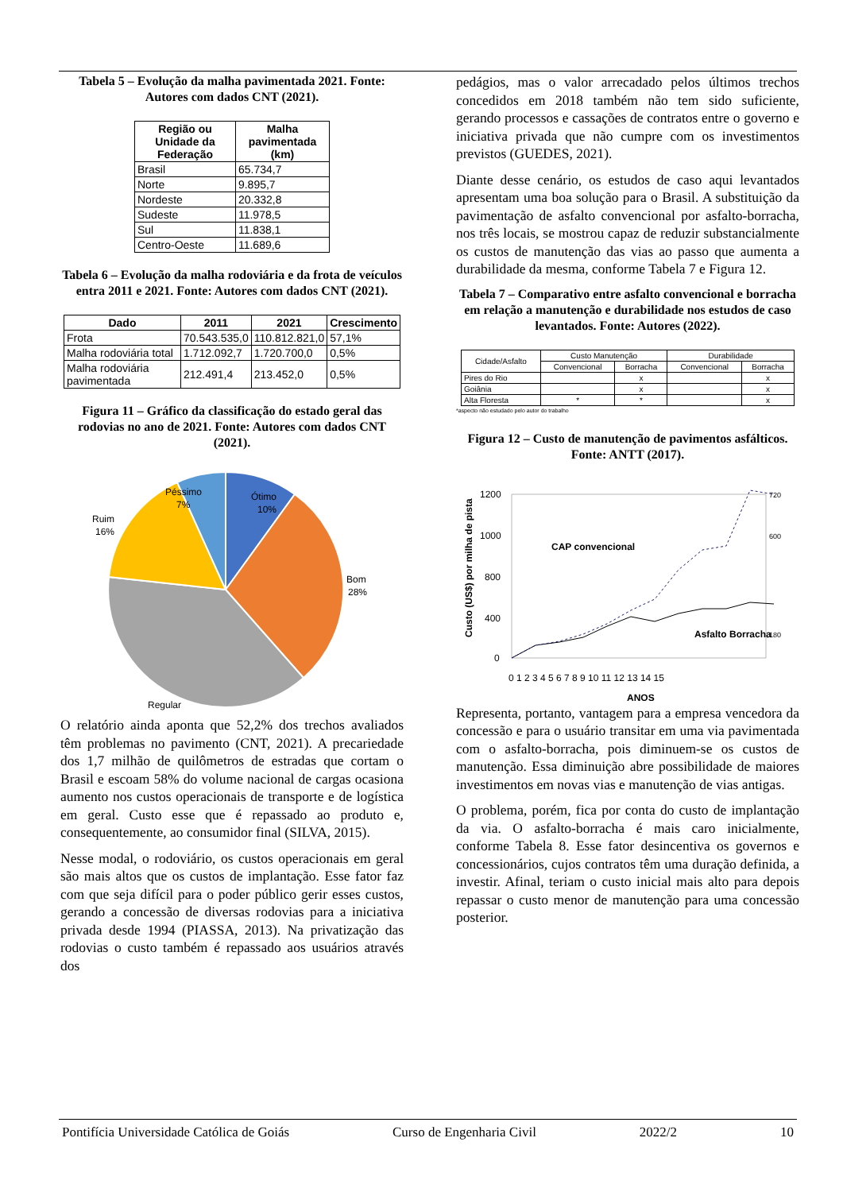Tabela 5 – Evolução da malha pavimentada 2021. Fonte: Autores com dados CNT (2021).
| Região ou Unidade da Federação | Malha pavimentada (km) |
| --- | --- |
| Brasil | 65.734,7 |
| Norte | 9.895,7 |
| Nordeste | 20.332,8 |
| Sudeste | 11.978,5 |
| Sul | 11.838,1 |
| Centro-Oeste | 11.689,6 |
Tabela 6 – Evolução da malha rodoviária e da frota de veículos entra 2011 e 2021. Fonte: Autores com dados CNT (2021).
| Dado | 2011 | 2021 | Crescimento |
| --- | --- | --- | --- |
| Frota | 70.543.535,0 | 110.812.821,0 | 57,1% |
| Malha rodoviária total | 1.712.092,7 | 1.720.700,0 | 0,5% |
| Malha rodoviária pavimentada | 212.491,4 | 213.452,0 | 0,5% |
Figura 11 – Gráfico da classificação do estado geral das rodovias no ano de 2021. Fonte: Autores com dados CNT (2021).
Ótimo
10%
Bom
28%
Regular
Ruim
16%
Péssimo
7%
O relatório ainda aponta que 52,2% dos trechos avaliados têm problemas no pavimento (CNT, 2021). A precariedade dos 1,7 milhão de quilômetros de estradas que cortam o Brasil e escoam 58% do volume nacional de cargas ocasiona aumento nos custos operacionais de transporte e de logística em geral. Custo esse que é repassado ao produto e, consequentemente, ao consumidor final (SILVA, 2015).
Nesse modal, o rodoviário, os custos operacionais em geral são mais altos que os custos de implantação. Esse fator faz com que seja difícil para o poder público gerir esses custos, gerando a concessão de diversas rodovias para a iniciativa privada desde 1994 (PIASSA, 2013). Na privatização das rodovias o custo também é repassado aos usuários através dos
pedágios, mas o valor arrecadado pelos últimos trechos concedidos em 2018 também não tem sido suficiente, gerando processos e cassações de contratos entre o governo e iniciativa privada que não cumpre com os investimentos previstos (GUEDES, 2021).
Diante desse cenário, os estudos de caso aqui levantados apresentam uma boa solução para o Brasil. A substituição da pavimentação de asfalto convencional por asfalto-borracha, nos três locais, se mostrou capaz de reduzir substancialmente os custos de manutenção das vias ao passo que aumenta a durabilidade da mesma, conforme Tabela 7 e Figura 12.
Tabela 7 – Comparativo entre asfalto convencional e borracha em relação a manutenção e durabilidade nos estudos de caso levantados. Fonte: Autores (2022).
| Cidade/Asfalto | Custo Manutenção | | Durabilidade | |
| --- | --- | --- | --- | --- |
| | Convencional | Borracha | Convencional | Borracha |
| Pires do Rio | | x | | x |
| Goiânia | | x | | x |
| Alta Floresta | * | * | | x |
*aspecto não estudado pelo autor do trabalho
Figura 12 – Custo de manutenção de pavimentos asfálticos. Fonte: ANTT (2017).
Custo (US$) por milha de pista
1200
1000
800
400
0
720
600
180
0 1 2 3 4 5 6 7 8 9 10 11 12 13 14 15
ANOS
CAP convencional
Asfalto Borracha
Representa, portanto, vantagem para a empresa vencedora da concessão e para o usuário transitar em uma via pavimentada com o asfalto-borracha, pois diminuem-se os custos de manutenção. Essa diminuição abre possibilidade de maiores investimentos em novas vias e manutenção de vias antigas.
O problema, porém, fica por conta do custo de implantação da via. O asfalto-borracha é mais caro inicialmente, conforme Tabela 8. Esse fator desincentiva os governos e concessionários, cujos contratos têm uma duração definida, a investir. Afinal, teriam o custo inicial mais alto para depois repassar o custo menor de manutenção para uma concessão posterior.
Pontifícia Universidade Católica de Goiás Curso de Engenharia Civil 2022/2 10